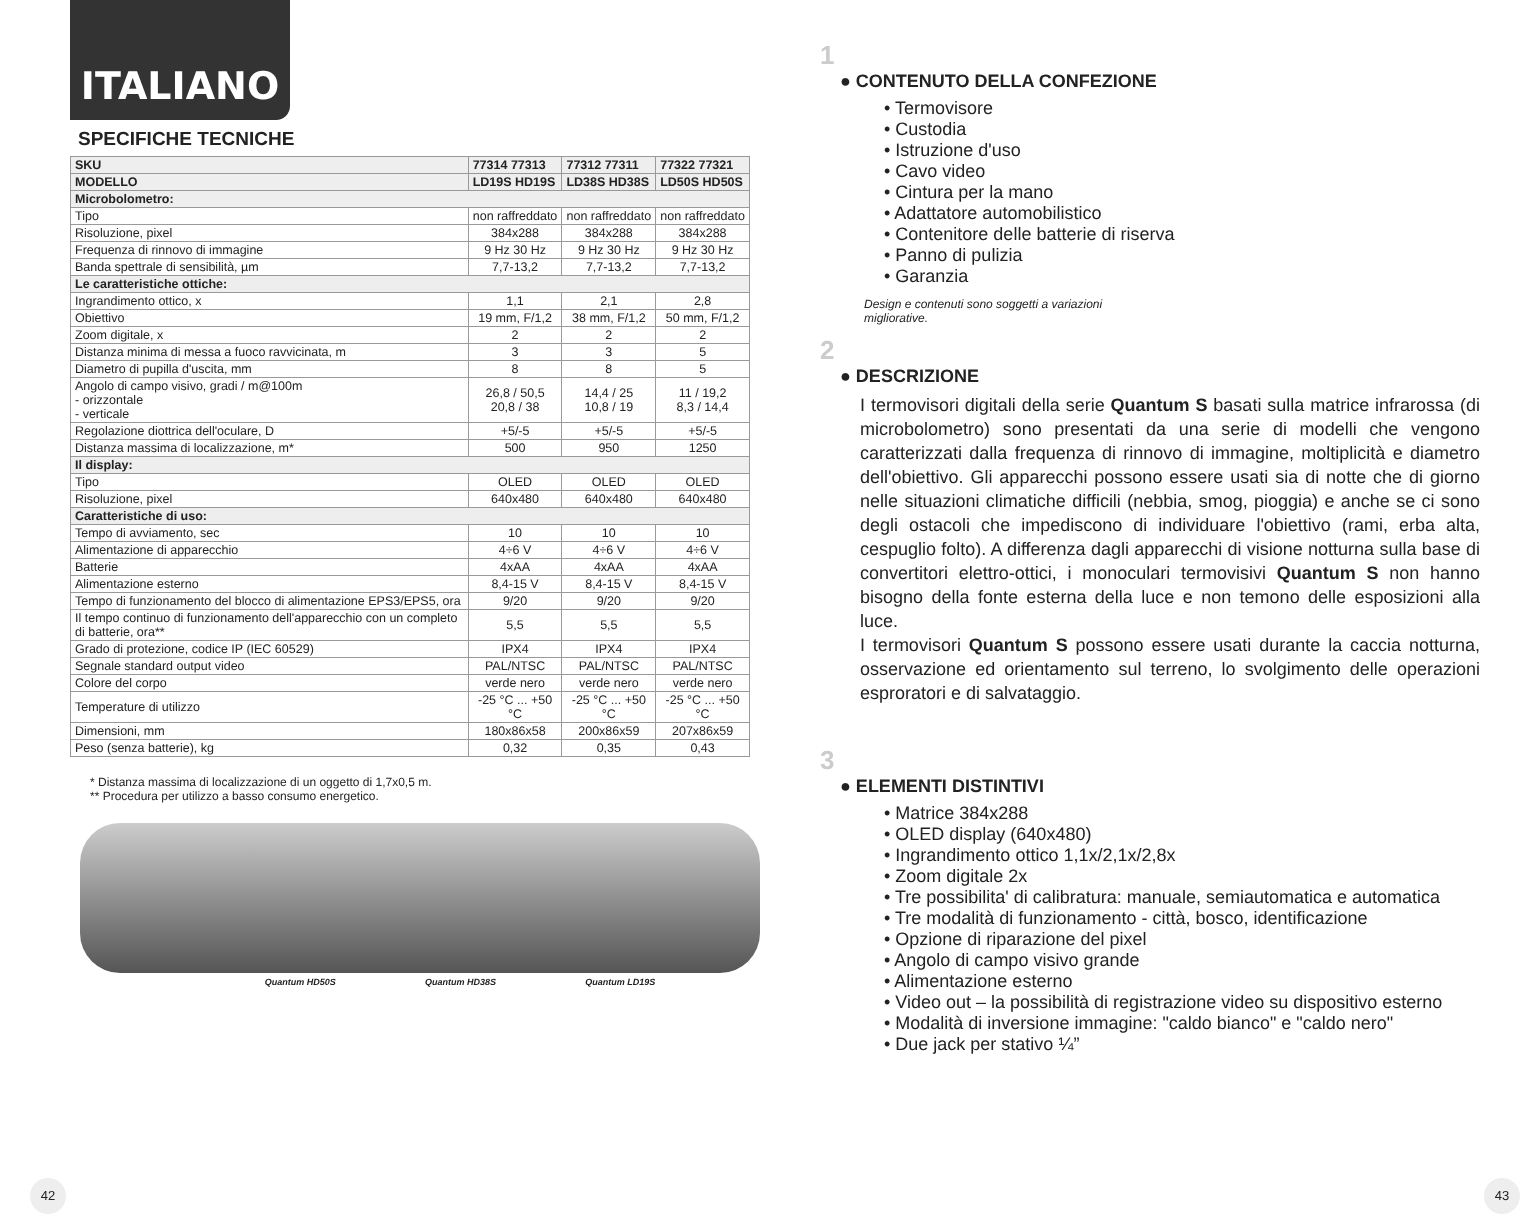ITALIANO
SPECIFICHE TECNICHE
| SKU | 77314 77313 | 77312 77311 | 77322 77321 |
| --- | --- | --- | --- |
| MODELLO | LD19S HD19S | LD38S HD38S | LD50S HD50S |
| Microbolometro: | | | |
| Tipo | non raffreddato | non raffreddato | non raffreddato |
| Risoluzione, pixel | 384x288 | 384x288 | 384x288 |
| Frequenza di rinnovo di immagine | 9 Hz 30 Hz | 9 Hz 30 Hz | 9 Hz 30 Hz |
| Banda spettrale di sensibilità, µm | 7,7-13,2 | 7,7-13,2 | 7,7-13,2 |
| Le caratteristiche ottiche: | | | |
| Ingrandimento ottico, x | 1,1 | 2,1 | 2,8 |
| Obiettivo | 19 mm, F/1,2 | 38 mm, F/1,2 | 50 mm, F/1,2 |
| Zoom digitale, x | 2 | 2 | 2 |
| Distanza minima di messa a fuoco ravvicinata, m | 3 | 3 | 5 |
| Diametro di pupilla d'uscita, mm | 8 | 8 | 5 |
| Angolo di campo visivo, gradi / m@100m - orizzontale - verticale | 26,8 / 50,5 20,8 / 38 | 14,4 / 25 10,8 / 19 | 11 / 19,2 8,3 / 14,4 |
| Regolazione diottrica dell'oculare, D | +5/-5 | +5/-5 | +5/-5 |
| Distanza massima di localizzazione, m* | 500 | 950 | 1250 |
| Il display: | | | |
| Tipo | OLED | OLED | OLED |
| Risoluzione, pixel | 640x480 | 640x480 | 640x480 |
| Caratteristiche di uso: | | | |
| Tempo di avviamento, sec | 10 | 10 | 10 |
| Alimentazione di apparecchio | 4÷6 V | 4÷6 V | 4÷6 V |
| Batterie | 4xAA | 4xAA | 4xAA |
| Alimentazione esterno | 8,4-15 V | 8,4-15 V | 8,4-15 V |
| Tempo di funzionamento del blocco di alimentazione EPS3/EPS5, ora | 9/20 | 9/20 | 9/20 |
| Il tempo continuo di funzionamento dell'apparecchio con un completo di batterie, ora** | 5,5 | 5,5 | 5,5 |
| Grado di protezione, codice IP (IEC 60529) | IPX4 | IPX4 | IPX4 |
| Segnale standard output video | PAL/NTSC | PAL/NTSC | PAL/NTSC |
| Colore del corpo | verde nero | verde nero | verde nero |
| Temperature di utilizzo | -25 °C ... +50 °C | -25 °C ... +50 °C | -25 °C ... +50 °C |
| Dimensioni, mm | 180x86x58 | 200x86x59 | 207x86x59 |
| Peso (senza batterie), kg | 0,32 | 0,35 | 0,43 |
* Distanza massima di localizzazione di un oggetto di 1,7x0,5 m.
** Procedura per utilizzo a basso consumo energetico.
Quantum HD50S Quantum HD38S Quantum LD19S
42 43
1
● CONTENUTO DELLA CONFEZIONE
• Termovisore
• Custodia
• Istruzione d'uso
• Cavo video
• Cintura per la mano
• Adattatore automobilistico
• Contenitore delle batterie di riserva
• Panno di pulizia
• Garanzia
Design e contenuti sono soggetti a variazioni migliorative.
2
● DESCRIZIONE
I termovisori digitali della serie Quantum S basati sulla matrice infrarossa (di microbolometro) sono presentati da una serie di modelli che vengono caratterizzati dalla frequenza di rinnovo di immagine, moltiplicità e diametro dell'obiettivo. Gli apparecchi possono essere usati sia di notte che di giorno nelle situazioni climatiche difficili (nebbia, smog, pioggia) e anche se ci sono degli ostacoli che impediscono di individuare l'obiettivo (rami, erba alta, cespuglio folto). A differenza dagli apparecchi di visione notturna sulla base di convertitori elettro-ottici, i monoculari termovisivi Quantum S non hanno bisogno della fonte esterna della luce e non temono delle esposizioni alla luce.
I termovisori Quantum S possono essere usati durante la caccia notturna, osservazione ed orientamento sul terreno, lo svolgimento delle operazioni esproratori e di salvataggio.
3
● ELEMENTI DISTINTIVI
• Matrice 384x288
• OLED display (640x480)
• Ingrandimento ottico 1,1x/2,1x/2,8x
• Zoom digitale 2x
• Tre possibilita' di calibratura: manuale, semiautomatica e automatica
• Tre modalità di funzionamento - città, bosco, identificazione
• Opzione di riparazione del pixel
• Angolo di campo visivo grande
• Alimentazione esterno
• Video out – la possibilità di registrazione video su dispositivo esterno
• Modalità di inversione immagine: "caldo bianco" e "caldo nero"
• Due jack per stativo ¼”